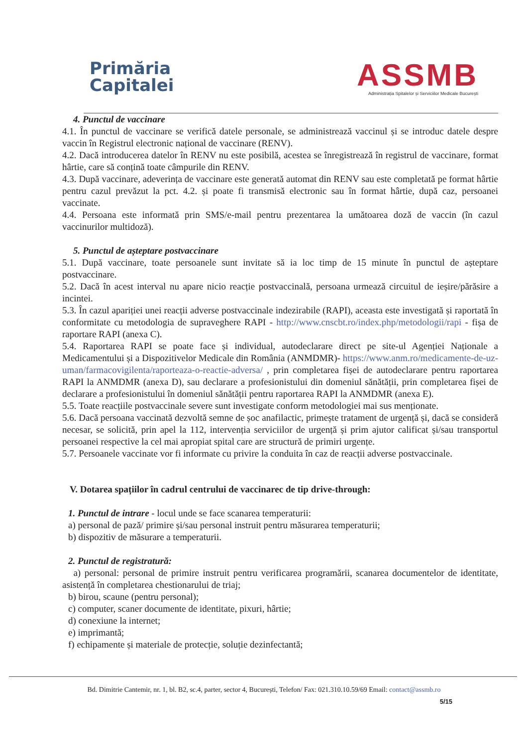Primăria
Capitalei
ASSMB
Administrația Spitalelor și Serviciilor Medicale București
4. Punctul de vaccinare
4.1. În punctul de vaccinare se verifică datele personale, se administrează vaccinul și se introduc datele despre vaccin în Registrul electronic național de vaccinare (RENV).
4.2. Dacă introducerea datelor în RENV nu este posibilă, acestea se înregistrează în registrul de vaccinare, format hârtie, care să conțină toate câmpurile din RENV.
4.3. După vaccinare, adeverința de vaccinare este generată automat din RENV sau este completată pe format hârtie pentru cazul prevăzut la pct. 4.2. și poate fi transmisă electronic sau în format hârtie, după caz, persoanei vaccinate.
4.4. Persoana este informată prin SMS/e-mail pentru prezentarea la umătoarea doză de vaccin (în cazul vaccinurilor multidoză).
5. Punctul de așteptare postvaccinare
5.1. După vaccinare, toate persoanele sunt invitate să ia loc timp de 15 minute în punctul de așteptare postvaccinare.
5.2. Dacă în acest interval nu apare nicio reacție postvaccinală, persoana urmează circuitul de ieșire/părăsire a incintei.
5.3. În cazul apariției unei reacții adverse postvaccinale indezirabile (RAPI), aceasta este investigată și raportată în conformitate cu metodologia de supraveghere RAPI - http://www.cnscbt.ro/index.php/metodologii/rapi - fișa de raportare RAPI (anexa C).
5.4. Raportarea RAPI se poate face și individual, autodeclarare direct pe site-ul Agenției Naționale a Medicamentului și a Dispozitivelor Medicale din România (ANMDMR)- https://www.anm.ro/medicamente-de-uz-uman/farmacovigilenta/raporteaza-o-reactie-adversa/ , prin completarea fișei de autodeclarare pentru raportarea RAPI la ANMDMR (anexa D), sau declarare a profesionistului din domeniul sănătății, prin completarea fișei de declarare a profesionistului în domeniul sănătății pentru raportarea RAPI la ANMDMR (anexa E).
5.5. Toate reacțiile postvaccinale severe sunt investigate conform metodologiei mai sus menționate.
5.6. Dacă persoana vaccinată dezvoltă semne de șoc anafilactic, primește tratament de urgență și, dacă se consideră necesar, se solicită, prin apel la 112, intervenția serviciilor de urgență și prim ajutor calificat și/sau transportul persoanei respective la cel mai apropiat spital care are structură de primiri urgențe.
5.7. Persoanele vaccinate vor fi informate cu privire la conduita în caz de reacții adverse postvaccinale.
V. Dotarea spațiilor în cadrul centrului de vaccinarec de tip drive-through:
1. Punctul de intrare - locul unde se face scanarea temperaturii:
a) personal de pază/ primire și/sau personal instruit pentru măsurarea temperaturii;
b) dispozitiv de măsurare a temperaturii.
2. Punctul de registratură:
a) personal: personal de primire instruit pentru verificarea programării, scanarea documentelor de identitate, asistență în completarea chestionarului de triaj;
b) birou, scaune (pentru personal);
c) computer, scaner documente de identitate, pixuri, hârtie;
d) conexiune la internet;
e) imprimantă;
f) echipamente și materiale de protecție, soluție dezinfectantă;
Bd. Dimitrie Cantemir, nr. 1, bl. B2, sc.4, parter, sector 4, București, Telefon/ Fax: 021.310.10.59/69 Email: contact@assmb.ro
5/15